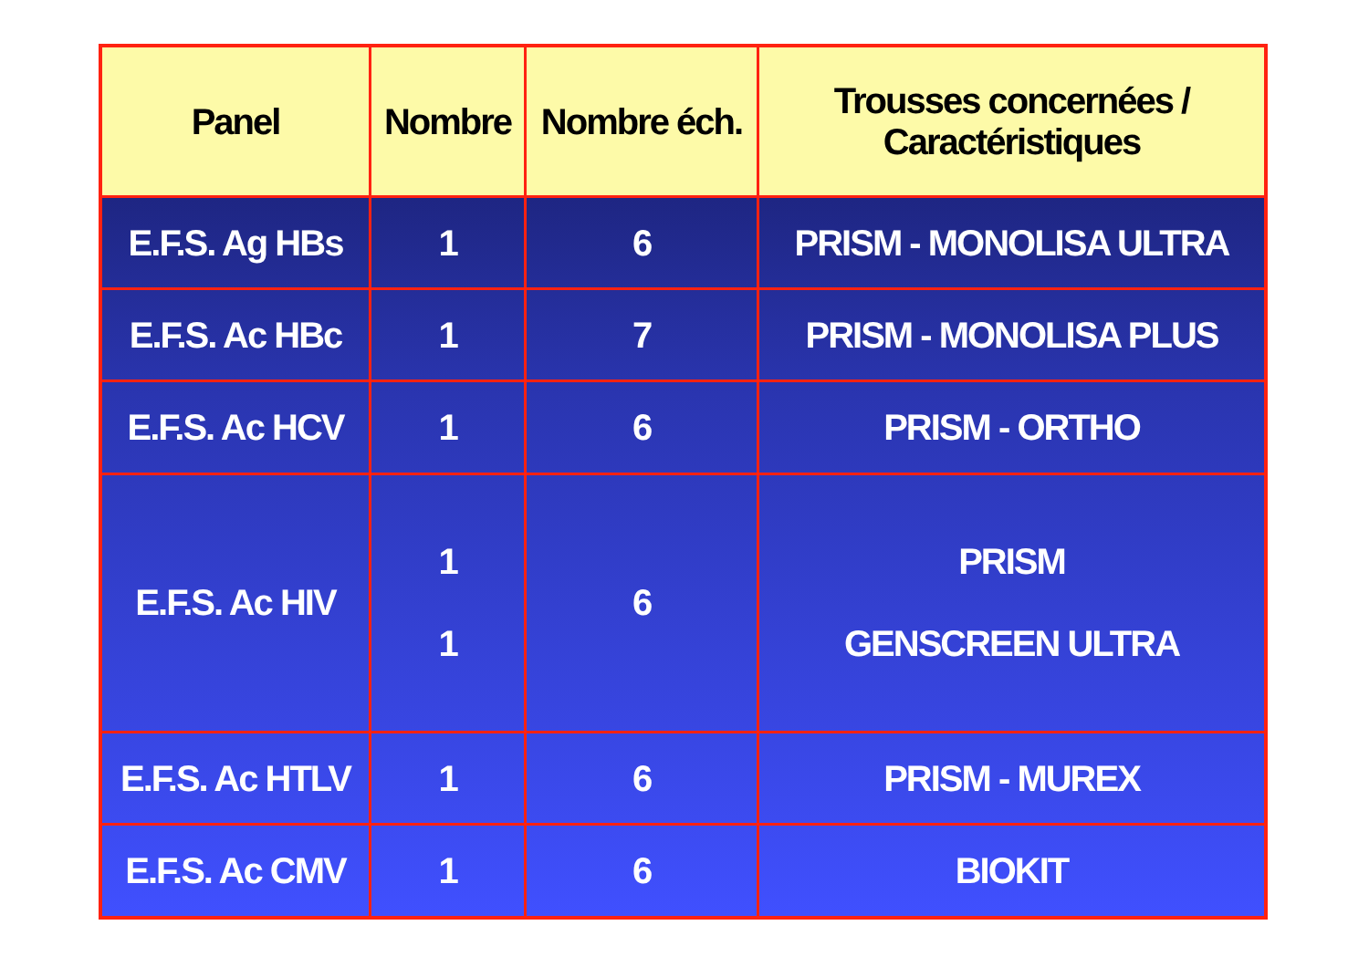| Panel | Nombre | Nombre éch. | Trousses concernées / Caractéristiques |
| --- | --- | --- | --- |
| E.F.S. Ag HBs | 1 | 6 | PRISM - MONOLISA ULTRA |
| E.F.S. Ac HBc | 1 | 7 | PRISM - MONOLISA PLUS |
| E.F.S. Ac HCV | 1 | 6 | PRISM - ORTHO |
| E.F.S. Ac HIV | 1 1 | 6 | PRISM GENSCREEN ULTRA |
| E.F.S. Ac HTLV | 1 | 6 | PRISM - MUREX |
| E.F.S. Ac CMV | 1 | 6 | BIOKIT |